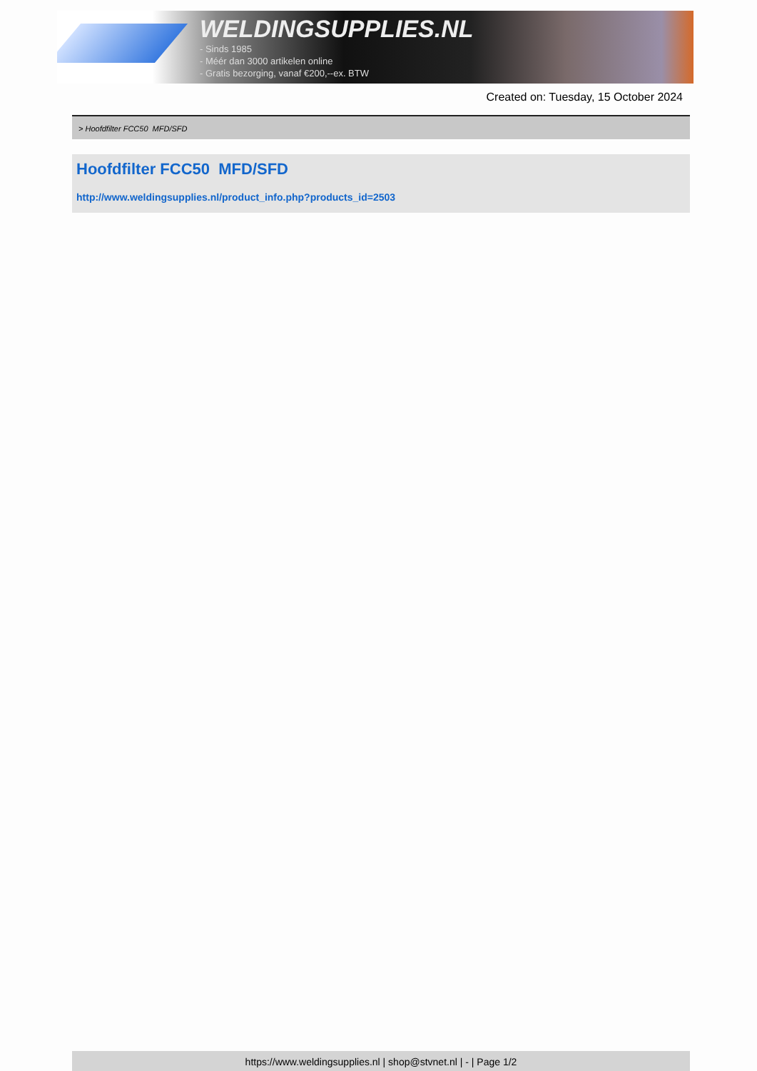WELDINGSUPPLIES.NL
- Sinds 1985
- Méér dan 3000 artikelen online
- Gratis bezorging, vanaf €200,--ex. BTW
Created on: Tuesday, 15 October 2024
> Hoofdfilter FCC50 MFD/SFD
Hoofdfilter FCC50 MFD/SFD
http://www.weldingsupplies.nl/product_info.php?products_id=2503
https://www.weldingsupplies.nl | shop@stvnet.nl | - | Page 1/2